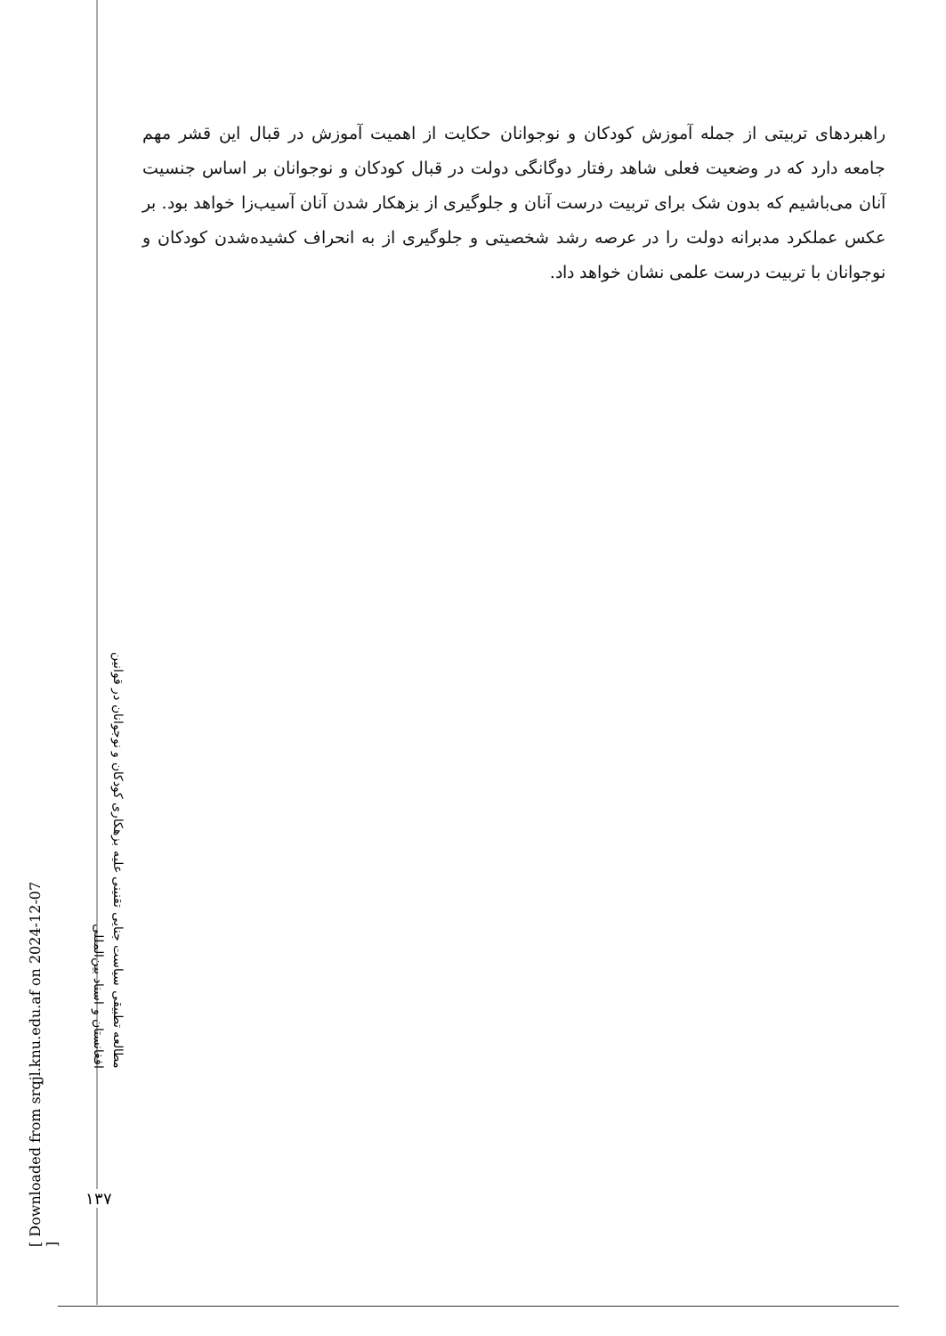راهبردهای تربیتی از جمله آموزش کودکان و نوجوانان حکایت از اهمیت آموزش در قبال این قشر مهم جامعه دارد که در وضعیت فعلی شاهد رفتار دوگانگی دولت در قبال کودکان و نوجوانان بر اساس جنسیت آنان می‌باشیم که بدون شک برای تربیت درست آنان و جلوگیری از بزهکار شدن آنان آسیب‌زا خواهد بود. بر عکس عملکرد مدبرانه دولت را در عرصه رشد شخصیتی و جلوگیری از به انحراف کشیده‌شدن کودکان و نوجوانان با تربیت درست علمی نشان خواهد داد.
مطالعه تطبیقی سیاست جنایی تقنینی علیه بزهکاری کودکان و نوجوانان در قوانین افغانستان و اسناد بین‌المللی
[ Downloaded from srqjl.knu.edu.af on 2024-12-07 ]
۱۳۷